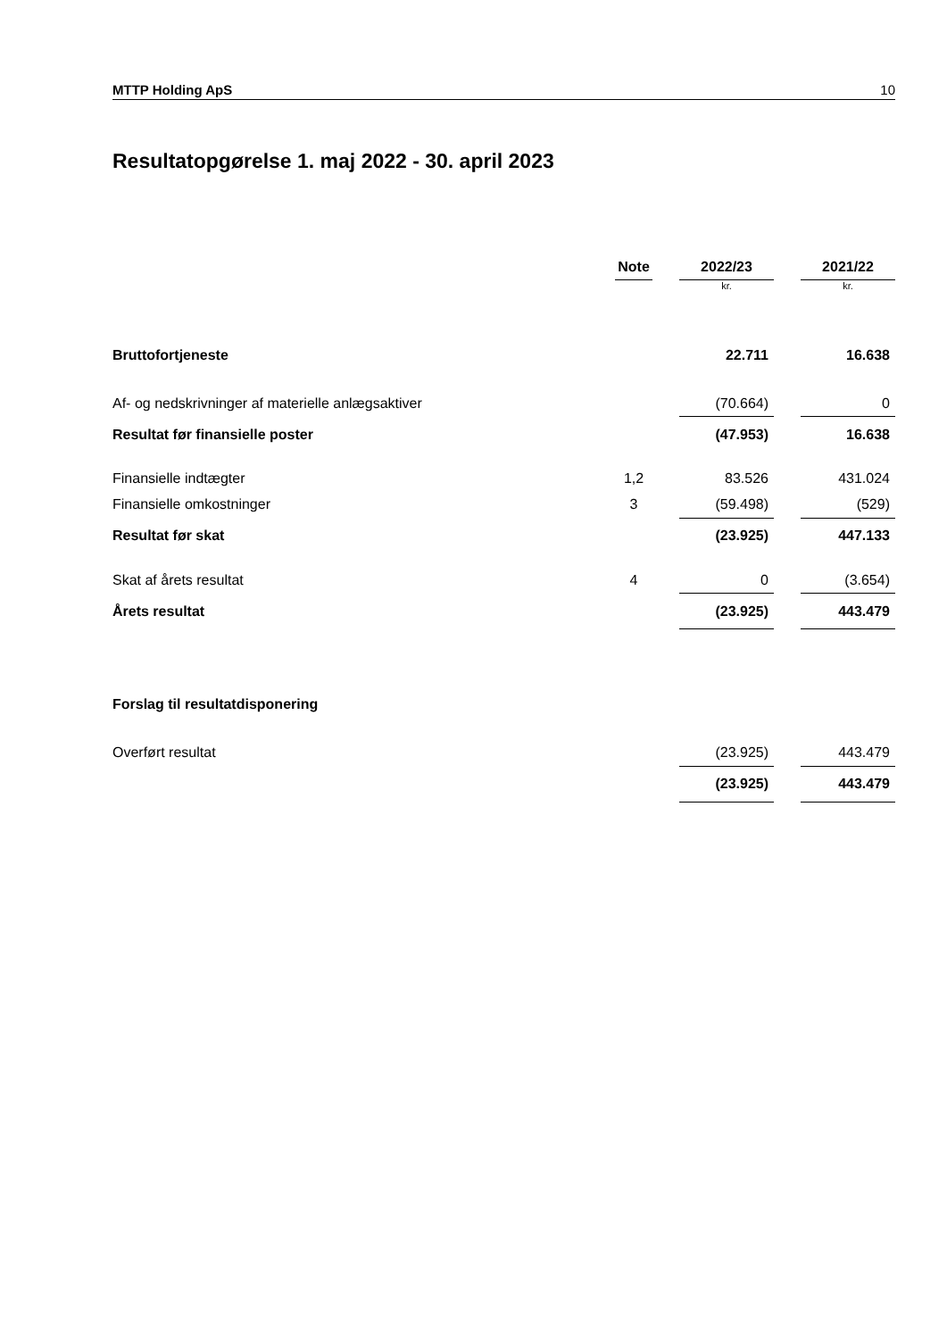MTTP Holding ApS 10
Resultatopgørelse 1. maj 2022 - 30. april 2023
| | Note | | 2022/23 | | 2021/22 |
| | | | kr. | | kr. |
| Bruttofortjeneste | | | 22.711 | | 16.638 |
| Af- og nedskrivninger af materielle anlægsaktiver | | | (70.664) | | 0 |
| Resultat før finansielle poster | | | (47.953) | | 16.638 |
| Finansielle indtægter | 1,2 | | 83.526 | | 431.024 |
| Finansielle omkostninger | 3 | | (59.498) | | (529) |
| Resultat før skat | | | (23.925) | | 447.133 |
| Skat af årets resultat | 4 | | 0 | | (3.654) |
| Årets resultat | | | (23.925) | | 443.479 |
| Forslag til resultatdisponering | | | | | |
| Overført resultat | | | (23.925) | | 443.479 |
| | | | (23.925) | | 443.479 |